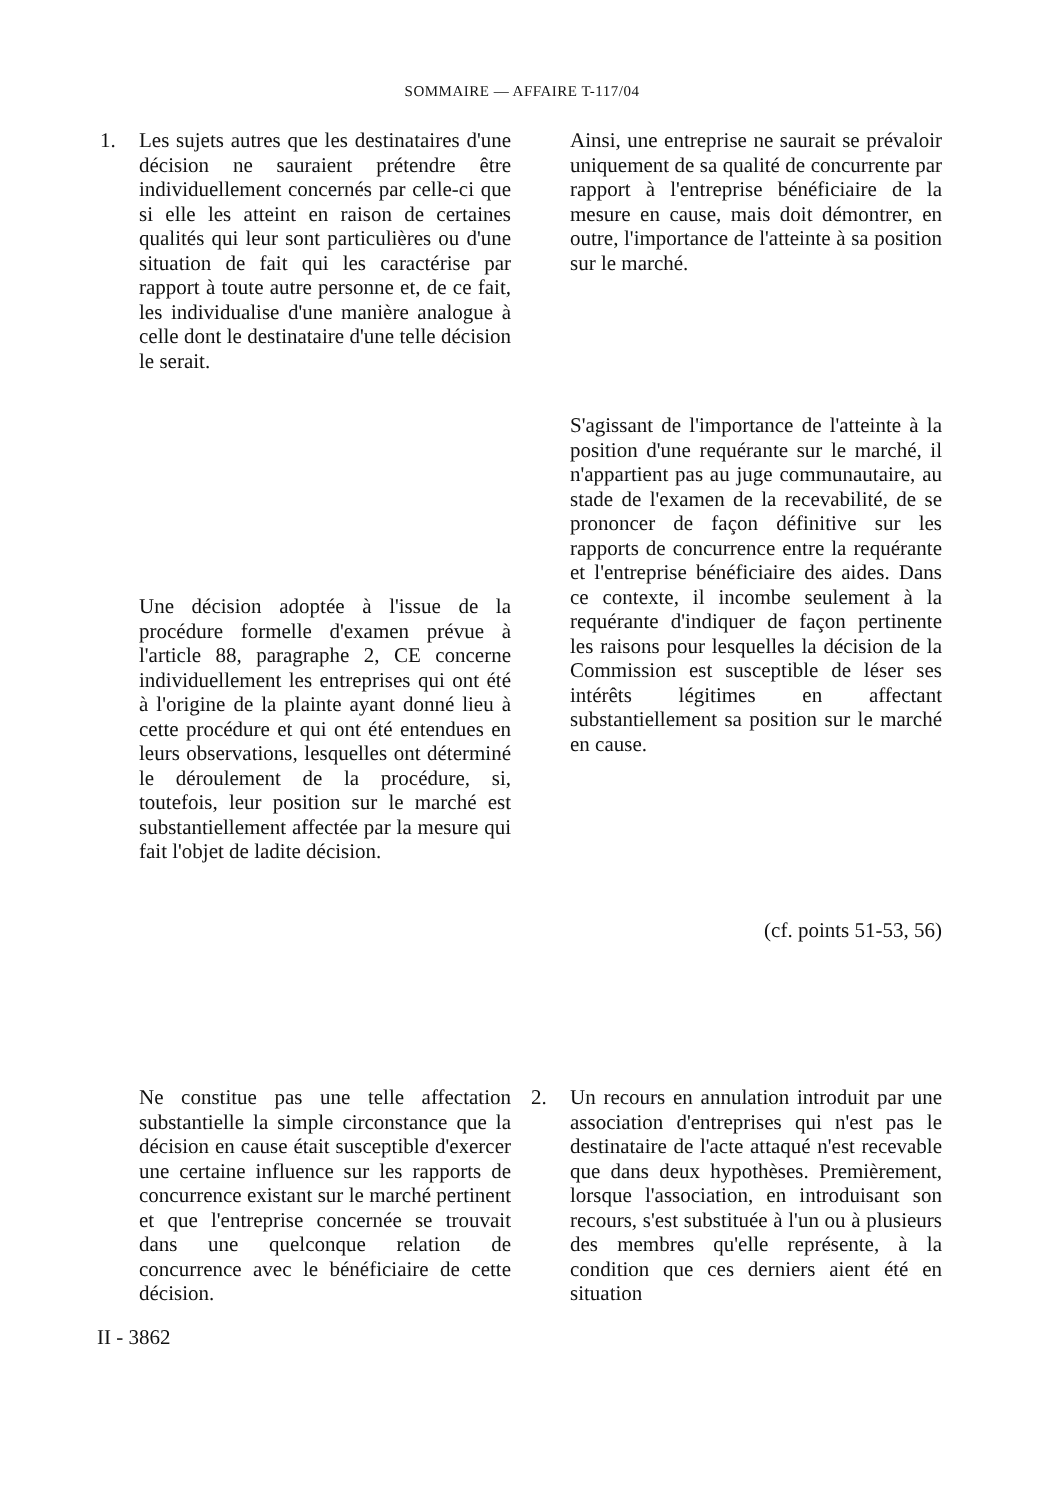SOMMAIRE — AFFAIRE T-117/04
1.
Les sujets autres que les destinataires d'une décision ne sauraient prétendre être individuellement concernés par celle-ci que si elle les atteint en raison de certaines qualités qui leur sont particulières ou d'une situation de fait qui les caractérise par rapport à toute autre personne et, de ce fait, les individualise d'une manière analogue à celle dont le destinataire d'une telle décision le serait.
Une décision adoptée à l'issue de la procédure formelle d'examen prévue à l'article 88, paragraphe 2, CE concerne individuellement les entreprises qui ont été à l'origine de la plainte ayant donné lieu à cette procédure et qui ont été entendues en leurs observations, lesquelles ont déterminé le déroulement de la procédure, si, toutefois, leur position sur le marché est substantiellement affectée par la mesure qui fait l'objet de ladite décision.
Ne constitue pas une telle affectation substantielle la simple circonstance que la décision en cause était susceptible d'exercer une certaine influence sur les rapports de concurrence existant sur le marché pertinent et que l'entreprise concernée se trouvait dans une quelconque relation de concurrence avec le bénéficiaire de cette décision.
Ainsi, une entreprise ne saurait se prévaloir uniquement de sa qualité de concurrente par rapport à l'entreprise bénéficiaire de la mesure en cause, mais doit démontrer, en outre, l'importance de l'atteinte à sa position sur le marché.
S'agissant de l'importance de l'atteinte à la position d'une requérante sur le marché, il n'appartient pas au juge communautaire, au stade de l'examen de la recevabilité, de se prononcer de façon définitive sur les rapports de concurrence entre la requérante et l'entreprise bénéficiaire des aides. Dans ce contexte, il incombe seulement à la requérante d'indiquer de façon pertinente les raisons pour lesquelles la décision de la Commission est susceptible de léser ses intérêts légitimes en affectant substantiellement sa position sur le marché en cause.
(cf. points 51-53, 56)
2.
Un recours en annulation introduit par une association d'entreprises qui n'est pas le destinataire de l'acte attaqué n'est recevable que dans deux hypothèses. Premièrement, lorsque l'association, en introduisant son recours, s'est substituée à l'un ou à plusieurs des membres qu'elle représente, à la condition que ces derniers aient été en situation
II - 3862